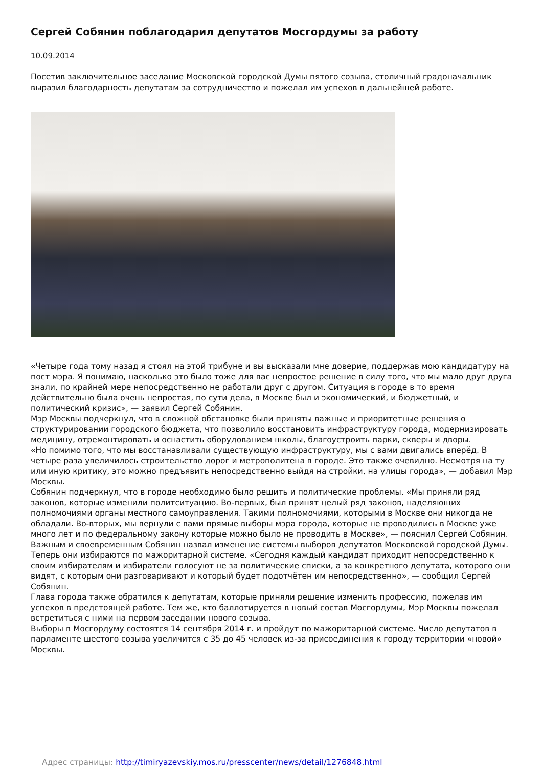Сергей Собянин поблагодарил депутатов Мосгордумы за работу
10.09.2014
Посетив заключительное заседание Московской городской Думы пятого созыва, столичный градоначальник выразил благодарность депутатам за сотрудничество и пожелал им успехов в дальнейшей работе.
«Четыре года тому назад я стоял на этой трибуне и вы высказали мне доверие, поддержав мою кандидатуру на пост мэра. Я понимаю, насколько это было тоже для вас непростое решение в силу того, что мы мало друг друга знали, по крайней мере непосредственно не работали друг с другом. Ситуация в городе в то время действительно была очень непростая, по сути дела, в Москве был и экономический, и бюджетный, и политический кризис», — заявил Сергей Собянин.
Мэр Москвы подчеркнул, что в сложной обстановке были приняты важные и приоритетные решения о структурировании городского бюджета, что позволило восстановить инфраструктуру города, модернизировать медицину, отремонтировать и оснастить оборудованием школы, благоустроить парки, скверы и дворы.
«Но помимо того, что мы восстанавливали существующую инфраструктуру, мы с вами двигались вперёд. В четыре раза увеличилось строительство дорог и метрополитена в городе. Это также очевидно. Несмотря на ту или иную критику, это можно предъявить непосредственно выйдя на стройки, на улицы города», — добавил Мэр Москвы.
Собянин подчеркнул, что в городе необходимо было решить и политические проблемы. «Мы приняли ряд законов, которые изменили политситуацию. Во-первых, был принят целый ряд законов, наделяющих полномочиями органы местного самоуправления. Такими полномочиями, которыми в Москве они никогда не обладали. Во-вторых, мы вернули с вами прямые выборы мэра города, которые не проводились в Москве уже много лет и по федеральному закону которые можно было не проводить в Москве», — пояснил Сергей Собянин.
Важным и своевременным Собянин назвал изменение системы выборов депутатов Московской городской Думы. Теперь они избираются по мажоритарной системе. «Сегодня каждый кандидат приходит непосредственно к своим избирателям и избиратели голосуют не за политические списки, а за конкретного депутата, которого они видят, с которым они разговаривают и который будет подотчётен им непосредственно», — сообщил Сергей Собянин.
Глава города также обратился к депутатам, которые приняли решение изменить профессию, пожелав им успехов в предстоящей работе. Тем же, кто баллотируется в новый состав Мосгордумы, Мэр Москвы пожелал встретиться с ними на первом заседании нового созыва.
Выборы в Мосгордуму состоятся 14 сентября 2014 г. и пройдут по мажоритарной системе. Число депутатов в парламенте шестого созыва увеличится с 35 до 45 человек из-за присоединения к городу территории «новой» Москвы.
Адрес страницы: http://timiryazevskiy.mos.ru/presscenter/news/detail/1276848.html